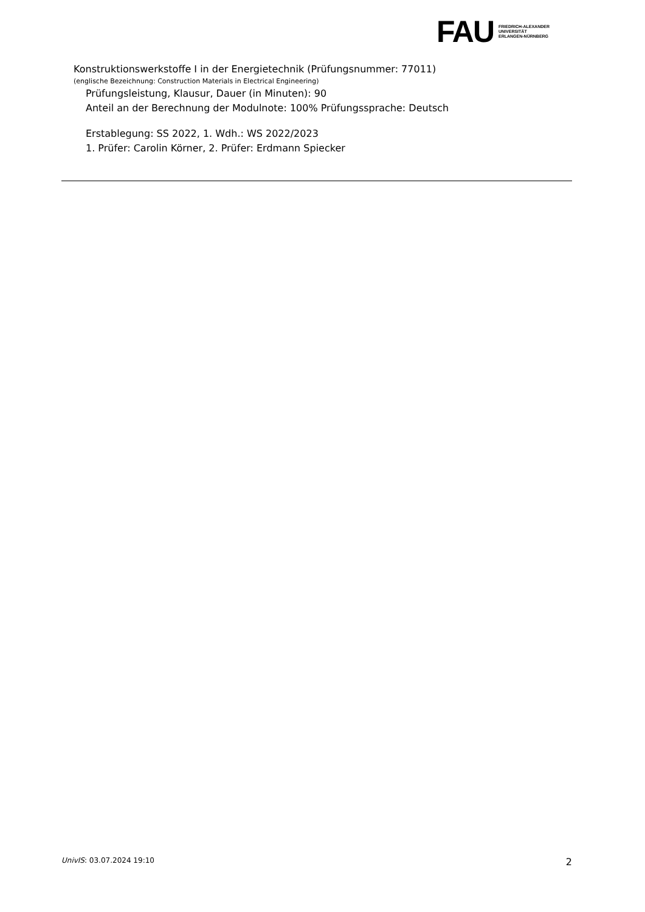FAU
FRIEDRICH-ALEXANDER
UNIVERSITÄT
ERLANGEN-NÜRNBERG
Konstruktionswerkstoffe I in der Energietechnik (Prüfungsnummer: 77011)
(englische Bezeichnung: Construction Materials in Electrical Engineering)
Prüfungsleistung, Klausur, Dauer (in Minuten): 90
Anteil an der Berechnung der Modulnote: 100% Prüfungssprache: Deutsch
Erstablegung: SS 2022, 1. Wdh.: WS 2022/2023
1. Prüfer: Carolin Körner, 2. Prüfer: Erdmann Spiecker
UnivIS: 03.07.2024 19:10 2